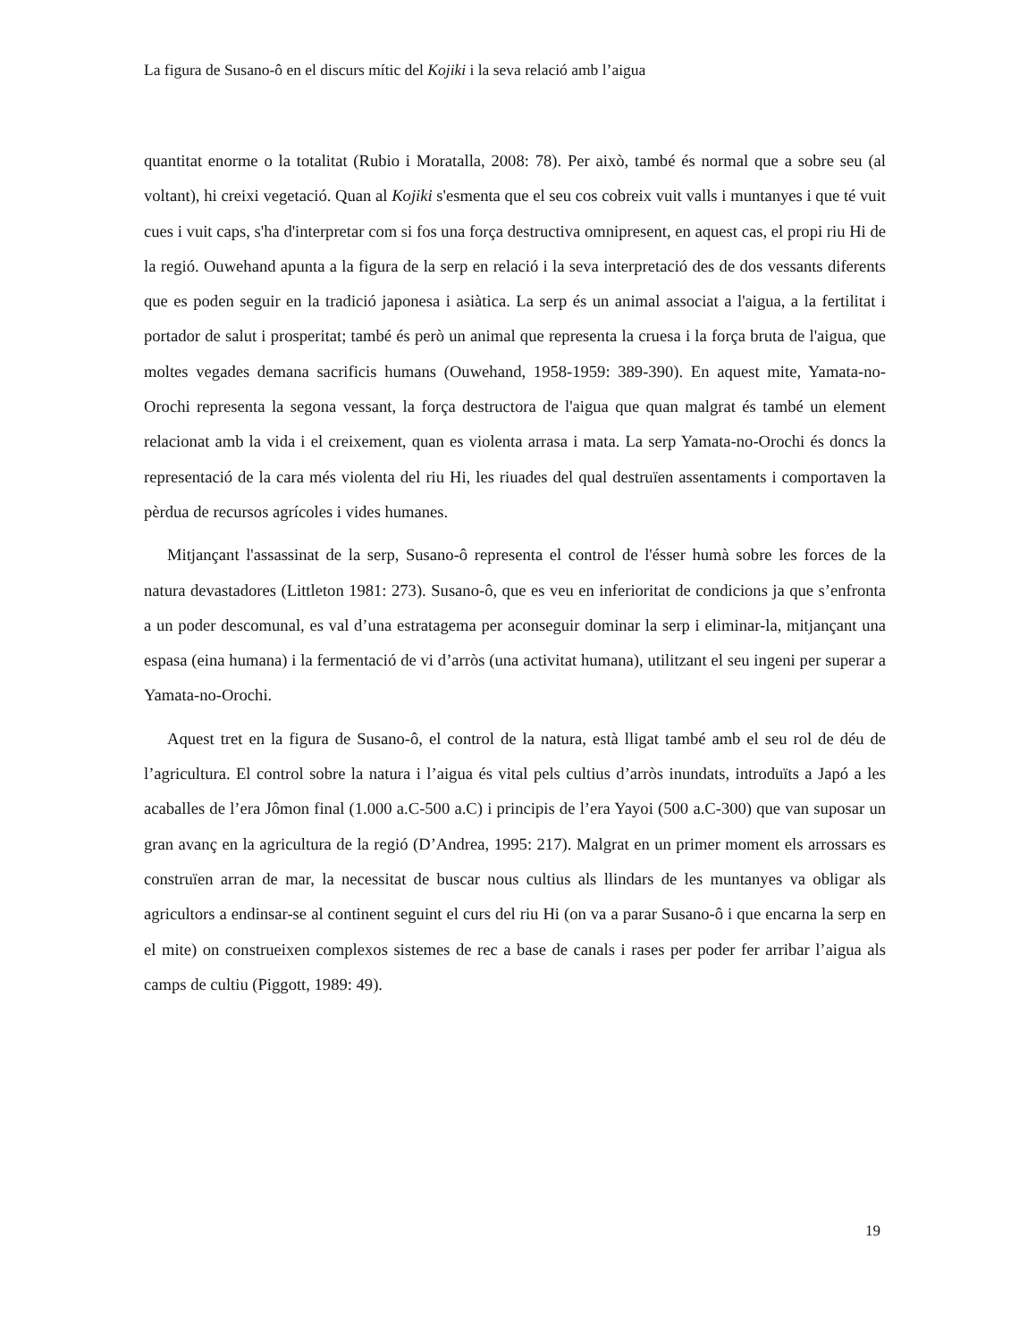La figura de Susano-ô en el discurs mític del Kojiki i la seva relació amb l’aigua
quantitat enorme o la totalitat (Rubio i Moratalla, 2008: 78). Per això, també és normal que a sobre seu (al voltant), hi creixi vegetació. Quan al Kojiki s'esmenta que el seu cos cobreix vuit valls i muntanyes i que té vuit cues i vuit caps, s'ha d'interpretar com si fos una força destructiva omnipresent, en aquest cas, el propi riu Hi de la regió. Ouwehand apunta a la figura de la serp en relació i la seva interpretació des de dos vessants diferents que es poden seguir en la tradició japonesa i asiàtica. La serp és un animal associat a l'aigua, a la fertilitat i portador de salut i prosperitat; també és però un animal que representa la cruesa i la força bruta de l'aigua, que moltes vegades demana sacrificis humans (Ouwehand, 1958-1959: 389-390). En aquest mite, Yamata-no-Orochi representa la segona vessant, la força destructora de l'aigua que quan malgrat és també un element relacionat amb la vida i el creixement, quan es violenta arrasa i mata. La serp Yamata-no-Orochi és doncs la representació de la cara més violenta del riu Hi, les riuades del qual destruïen assentaments i comportaven la pèrdua de recursos agrícoles i vides humanes.
Mitjançant l'assassinat de la serp, Susano-ô representa el control de l'ésser humà sobre les forces de la natura devastadores (Littleton 1981: 273). Susano-ô, que es veu en inferioritat de condicions ja que s’enfronta a un poder descomunal, es val d’una estratagema per aconseguir dominar la serp i eliminar-la, mitjançant una espasa (eina humana) i la fermentació de vi d’arròs (una activitat humana), utilitzant el seu ingeni per superar a Yamata-no-Orochi.
Aquest tret en la figura de Susano-ô, el control de la natura, està lligat també amb el seu rol de déu de l’agricultura. El control sobre la natura i l’aigua és vital pels cultius d’arròs inundats, introduïts a Japó a les acaballes de l’era Jômon final (1.000 a.C-500 a.C) i principis de l’era Yayoi (500 a.C-300) que van suposar un gran avanç en la agricultura de la regió (D’Andrea, 1995: 217). Malgrat en un primer moment els arrossars es construïen arran de mar, la necessitat de buscar nous cultius als llindars de les muntanyes va obligar als agricultors a endinsar-se al continent seguint el curs del riu Hi (on va a parar Susano-ô i que encarna la serp en el mite) on construeixen complexos sistemes de rec a base de canals i rases per poder fer arribar l’aigua als camps de cultiu (Piggott, 1989: 49).
19